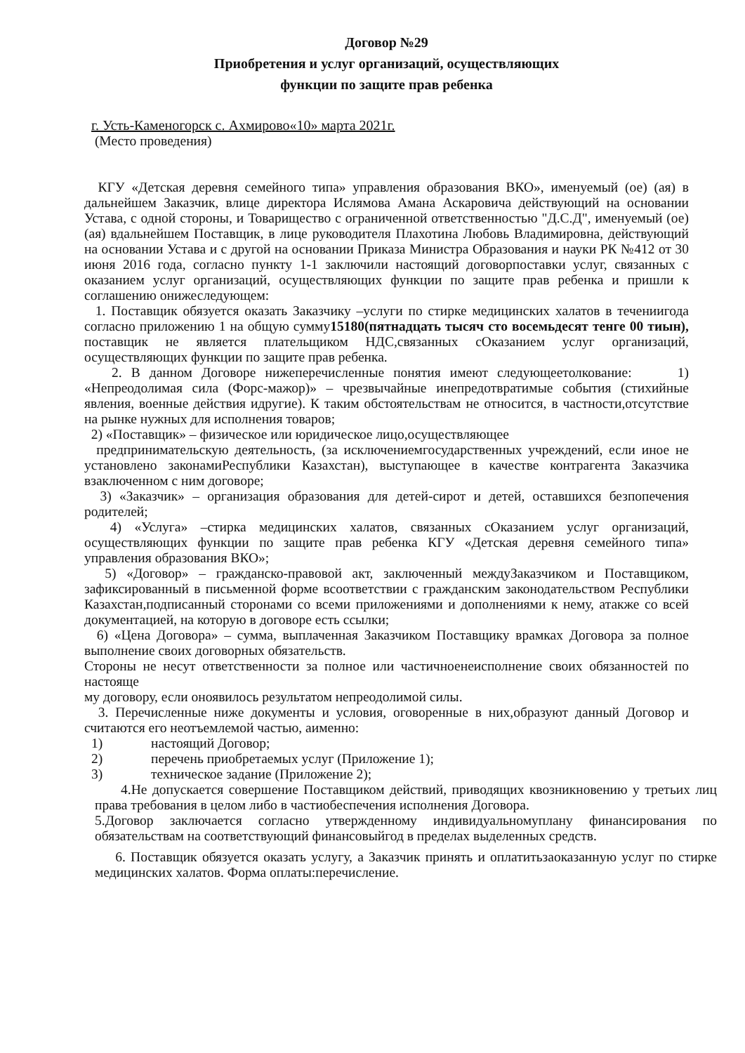Договор №29
Приобретения и услуг организаций, осуществляющих
функции по защите прав ребенка
г. Усть-Каменогорск с. Ахмирово«10» марта 2021г.
(Место проведения)
КГУ «Детская деревня семейного типа» управления образования ВКО», именуемый (ое) (ая) в дальнейшем Заказчик, влице директора Ислямова Амана Аскаровича действующий на основании Устава, с одной стороны, и Товарищество с ограниченной ответственностью "Д.С.Д", именуемый (ое) (ая) вдальнейшем Поставщик, в лице руководителя Плахотина Любовь Владимировна, действующий на основании Устава и с другой на основании Приказа Министра Образования и науки РК №412 от 30 июня 2016 года, согласно пункту 1-1 заключили настоящий договорпоставки услуг, связанных с оказанием услуг организаций, осуществляющих функции по защите прав ребенка и пришли к соглашению онижеследующем:
1. Поставщик обязуется оказать Заказчику –услуги по стирке медицинских халатов в течениигода согласно приложению 1 на общую сумму15180(пятнадцать тысяч сто восемьдесят тенге 00 тиын), поставщик не является плательщиком НДС,связанных сОказанием услуг организаций, осуществляющих функции по защите прав ребенка.
2. В данном Договоре нижеперечисленные понятия имеют следующеетолкование: 1) «Непреодолимая сила (Форс-мажор)» – чрезвычайные инепредотвратимые события (стихийные явления, военные действия идругие). К таким обстоятельствам не относится, в частности,отсутствие на рынке нужных для исполнения товаров;
2) «Поставщик» – физическое или юридическое лицо,осуществляющее
предпринимательскую деятельность, (за исключениемгосударственных учреждений, если иное не установлено законамиРеспублики Казахстан), выступающее в качестве контрагента Заказчика взаключенном с ним договоре;
3) «Заказчик» – организация образования для детей-сирот и детей, оставшихся безпопечения родителей;
4) «Услуга» –стирка медицинских халатов, связанных сОказанием услуг организаций, осуществляющих функции по защите прав ребенка КГУ «Детская деревня семейного типа» управления образования ВКО»;
5) «Договор» – гражданско-правовой акт, заключенный междуЗаказчиком и Поставщиком, зафиксированный в письменной форме всоответствии с гражданским законодательством Республики Казахстан,подписанный сторонами со всеми приложениями и дополнениями к нему, атакже со всей документацией, на которую в договоре есть ссылки;
6) «Цена Договора» – сумма, выплаченная Заказчиком Поставщику врамках Договора за полное выполнение своих договорных обязательств.
Стороны не несут ответственности за полное или частичноенеисполнение своих обязанностей по настояще
му договору, если оноявилось результатом непреодолимой силы.
3. Перечисленные ниже документы и условия, оговоренные в них,образуют данный Договор и считаются его неотъемлемой частью, аименно:
1) настоящий Договор;
2) перечень приобретаемых услуг (Приложение 1);
3) техническое задание (Приложение 2);
4.Не допускается совершение Поставщиком действий, приводящих квозникновению у третьих лиц права требования в целом либо в частиобеспечения исполнения Договора.
5.Договор заключается согласно утвержденному индивидуальномуплану финансирования по обязательствам на соответствующий финансовыйгод в пределах выделенных средств.
6. Поставщик обязуется оказать услугу, а Заказчик принять и оплатитьзаоказанную услуг по стирке медицинских халатов. Форма оплаты:перечисление.